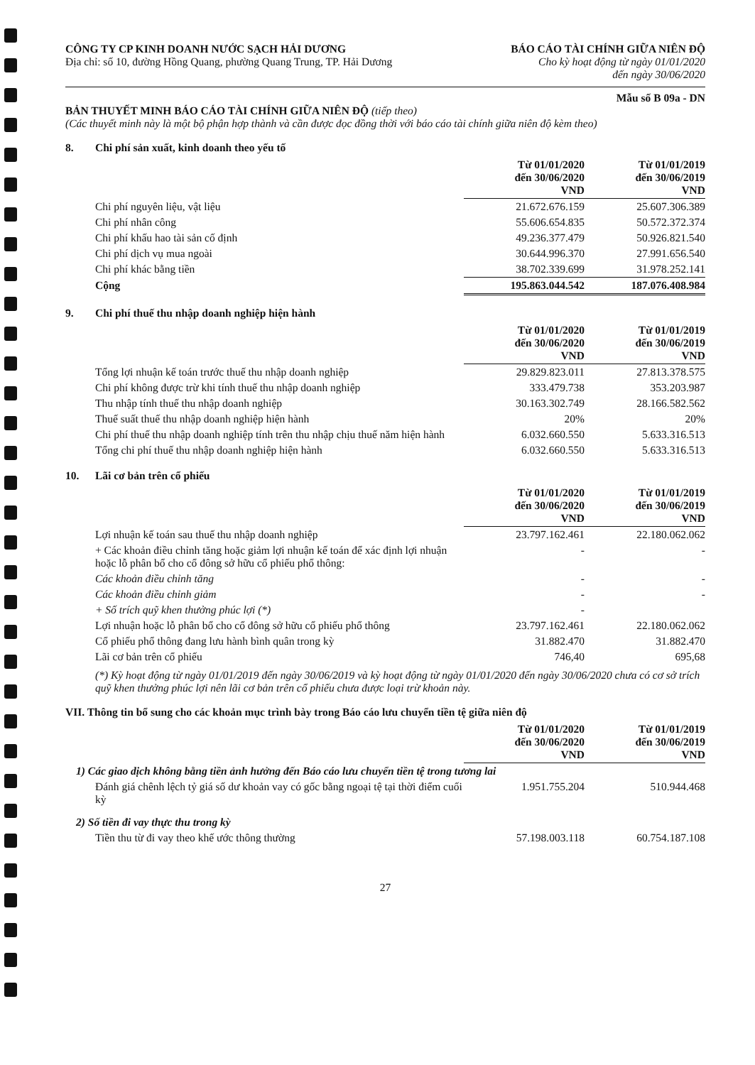CÔNG TY CP KINH DOANH NƯỚC SẠCH HẢI DƯƠNG
Địa chỉ: số 10, đường Hồng Quang, phường Quang Trung, TP. Hải Dương
BÁO CÁO TÀI CHÍNH GIỮA NIÊN ĐỘ
Cho kỳ hoạt động từ ngày 01/01/2020
đến ngày 30/06/2020
Mẫu số B 09a - DN
BẢN THUYẾT MINH BÁO CÁO TÀI CHÍNH GIỮA NIÊN ĐỘ (tiếp theo)
(Các thuyết minh này là một bộ phận hợp thành và cần được đọc đồng thời với báo cáo tài chính giữa niên độ kèm theo)
8. Chi phí sản xuất, kinh doanh theo yếu tố
| | Từ 01/01/2020 đến 30/06/2020 VND | Từ 01/01/2019 đến 30/06/2019 VND |
| --- | --- | --- |
| Chi phí nguyên liệu, vật liệu | 21.672.676.159 | 25.607.306.389 |
| Chi phí nhân công | 55.606.654.835 | 50.572.372.374 |
| Chi phí khấu hao tài sản cố định | 49.236.377.479 | 50.926.821.540 |
| Chi phí dịch vụ mua ngoài | 30.644.996.370 | 27.991.656.540 |
| Chi phí khác bằng tiền | 38.702.339.699 | 31.978.252.141 |
| Cộng | 195.863.044.542 | 187.076.408.984 |
9. Chi phí thuế thu nhập doanh nghiệp hiện hành
| | Từ 01/01/2020 đến 30/06/2020 VND | Từ 01/01/2019 đến 30/06/2019 VND |
| --- | --- | --- |
| Tổng lợi nhuận kế toán trước thuế thu nhập doanh nghiệp | 29.829.823.011 | 27.813.378.575 |
| Chi phí không được trừ khi tính thuế thu nhập doanh nghiệp | 333.479.738 | 353.203.987 |
| Thu nhập tính thuế thu nhập doanh nghiệp | 30.163.302.749 | 28.166.582.562 |
| Thuế suất thuế thu nhập doanh nghiệp hiện hành | 20% | 20% |
| Chi phí thuế thu nhập doanh nghiệp tính trên thu nhập chịu thuế năm hiện hành | 6.032.660.550 | 5.633.316.513 |
| Tổng chi phí thuế thu nhập doanh nghiệp hiện hành | 6.032.660.550 | 5.633.316.513 |
10. Lãi cơ bản trên cổ phiếu
| | Từ 01/01/2020 đến 30/06/2020 VND | Từ 01/01/2019 đến 30/06/2019 VND |
| --- | --- | --- |
| Lợi nhuận kế toán sau thuế thu nhập doanh nghiệp | 23.797.162.461 | 22.180.062.062 |
| + Các khoản điều chỉnh tăng hoặc giảm lợi nhuận kế toán để xác định lợi nhuận hoặc lỗ phân bổ cho cổ đông sở hữu cổ phiếu phổ thông: | - | - |
| Các khoản điều chỉnh tăng | - | - |
| Các khoản điều chỉnh giảm | - | - |
| + Số trích quỹ khen thưởng phúc lợi (*) | - | |
| Lợi nhuận hoặc lỗ phân bổ cho cổ đông sở hữu cổ phiếu phổ thông | 23.797.162.461 | 22.180.062.062 |
| Cổ phiếu phổ thông đang lưu hành bình quân trong kỳ | 31.882.470 | 31.882.470 |
| Lãi cơ bản trên cổ phiếu | 746,40 | 695,68 |
(*) Kỳ hoạt động từ ngày 01/01/2019 đến ngày 30/06/2019 và kỳ hoạt động từ ngày 01/01/2020 đến ngày 30/06/2020 chưa có cơ sở trích quỹ khen thưởng phúc lợi nên lãi cơ bản trên cổ phiếu chưa được loại trừ khoản này.
VII. Thông tin bổ sung cho các khoản mục trình bày trong Báo cáo lưu chuyển tiền tệ giữa niên độ
| | Từ 01/01/2020 đến 30/06/2020 VND | Từ 01/01/2019 đến 30/06/2019 VND |
| --- | --- | --- |
| 1) Các giao dịch không bằng tiền ảnh hưởng đến Báo cáo lưu chuyển tiền tệ trong tương lai | | |
| Đánh giá chênh lệch tỷ giá số dư khoản vay có gốc bằng ngoại tệ tại thời điểm cuối kỳ | 1.951.755.204 | 510.944.468 |
| 2) Số tiền đi vay thực thu trong kỳ | | |
| Tiền thu từ đi vay theo khế ước thông thường | 57.198.003.118 | 60.754.187.108 |
27